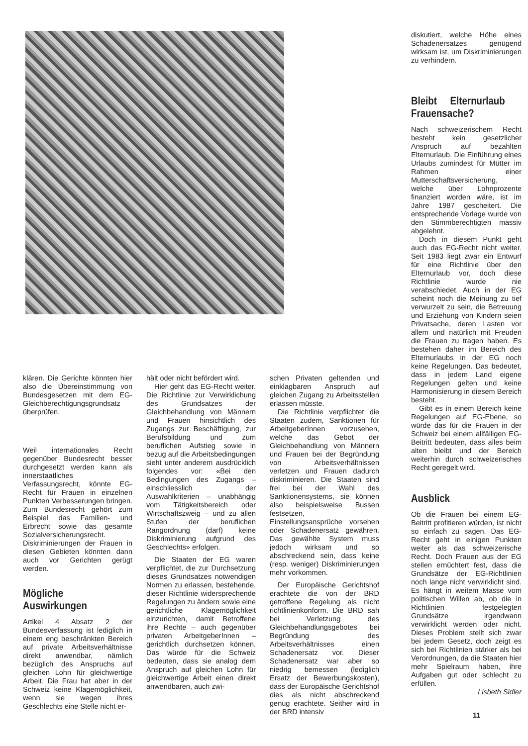klären. Die Gerichte könnten hier also die Übereinstimmung von Bundesgesetzen mit dem EG-Gleichberechtigungsgrundsatz überprüfen.
Weil internationales Recht gegenüber Bundesrecht besser durchgesetzt werden kann als innerstaatliches Verfassungsrecht, könnte EG-Recht für Frauen in einzelnen Punkten Verbesserungen bringen. Zum Bundesrecht gehört zum Beispiel das Familien- und Erbrecht sowie das gesamte Sozialversicherungsrecht. Diskriminierungen der Frauen in diesen Gebieten könnten dann auch vor Gerichten gerügt werden.
Mögliche Auswirkungen
Artikel 4 Absatz 2 der Bundesverfassung ist lediglich in einem eng beschränkten Bereich auf private Arbeitsverhältnisse direkt anwendbar, nämlich bezüglich des Anspruchs auf gleichen Lohn für gleichwertige Arbeit. Die Frau hat aber in der Schweiz keine Klagemöglichkeit, wenn sie wegen ihres Geschlechts eine Stelle nicht er-
hält oder nicht befördert wird.
Hier geht das EG-Recht weiter. Die Richtlinie zur Verwirklichung des Grundsatzes der Gleichbehandlung von Männern und Frauen hinsichtlich des Zugangs zur Beschäftigung, zur Berufsbildung und zum beruflichen Aufstieg sowie in bezug auf die Arbeitsbedingungen sieht unter anderem ausdrücklich folgendes vor: «Bei den Bedingungen des Zugangs – einschliesslich der Auswahlkriterien – unabhängig vom Tätigkeitsbereich oder Wirtschaftszweig – und zu allen Stufen der beruflichen Rangordnung (darf) keine Diskriminierung aufgrund des Geschlechts» erfolgen.
Die Staaten der EG waren verpflichtet, die zur Durchsetzung dieses Grundsatzes notwendigen Normen zu erlassen, bestehende, dieser Richtlinie widersprechende Regelungen zu ändern sowie eine gerichtliche Klagemöglichkeit einzurichten, damit Betroffene ihre Rechte – auch gegenüber privaten ArbeitgeberInnen – gerichtlich durchsetzen können. Das würde für die Schweiz bedeuten, dass sie analog dem Anspruch auf gleichen Lohn für gleichwertige Arbeit einen direkt anwendbaren, auch zwi-
schen Privaten geltenden und einklagbaren Anspruch auf gleichen Zugang zu Arbeitsstellen erlassen müsste.
Die Richtlinie verpflichtet die Staaten zudem, Sanktionen für ArbeitgeberInnen vorzusehen, welche das Gebot der Gleichbehandlung von Männern und Frauen bei der Begründung von Arbeitsverhältnissen verletzen und Frauen dadurch diskriminieren. Die Staaten sind frei bei der Wahl des Sanktionensystems, sie können also beispielsweise Bussen festsetzen, Einstellungsansprüche vorsehen oder Schadenersatz gewähren. Das gewählte System muss jedoch wirksam und so abschreckend sein, dass keine (resp. weniger) Diskriminierungen mehr vorkommen.
Der Europäische Gerichtshof erachtete die von der BRD getroffene Regelung als nicht richtlinienkonform. Die BRD sah bei Verletzung des Gleichbehandlungsgebotes bei Begründung des Arbeitsverhältnisses einen Schadenersatz vor. Dieser Schadenersatz war aber so niedrig bemessen (lediglich Ersatz der Bewerbungskosten), dass der Europäische Gerichtshof dies als nicht abschreckend genug erachtete. Seither wird in der BRD intensiv
diskutiert, welche Höhe eines Schadenersatzes genügend wirksam ist, um Diskriminierungen zu verhindern.
Bleibt Elternurlaub Frauensache?
Nach schweizerischem Recht besteht kein gesetzlicher Anspruch auf bezahlten Elternurlaub. Die Einführung eines Urlaubs zumindest für Mütter im Rahmen einer Mutterschaftsversicherung, welche über Lohnprozente finanziert worden wäre, ist im Jahre 1987 gescheitert. Die entsprechende Vorlage wurde von den Stimmberechtigten massiv abgelehnt.
Doch in diesem Punkt geht auch das EG-Recht nicht weiter. Seit 1983 liegt zwar ein Entwurf für eine Richtlinie über den Elternurlaub vor, doch diese Richtlinie wurde nie verabschiedet. Auch in der EG scheint noch die Meinung zu tief verwurzelt zu sein, die Betreuung und Erziehung von Kindern seien Privatsache, deren Lasten vor allem und natürlich mit Freuden die Frauen zu tragen haben. Es bestehen daher im Bereich des Elternurlaubs in der EG noch keine Regelungen. Das bedeutet, dass in jedem Land eigene Regelungen gelten und keine Harmonisierung in diesem Bereich besteht.
Gibt es in einem Bereich keine Regelungen auf EG-Ebene, so würde das für die Frauen in der Schweiz bei einem allfälligen EG-Beitritt bedeuten, dass alles beim alten bleibt und der Bereich weiterhin durch schweizerisches Recht geregelt wird.
Ausblick
Ob die Frauen bei einem EG-Beitritt profitieren würden, ist nicht so einfach zu sagen. Das EG-Recht geht in einigen Punkten weiter als das schweizerische Recht. Doch Frauen aus der EG stellen ernüchtert fest, dass die Grundsätze der EG-Richtlinien noch lange nicht verwirklicht sind. Es hängt in weitem Masse vom politischen Willen ab, ob die in Richtlinien festgelegten Grundsätze irgendwann verwirklicht werden oder nicht. Dieses Problem stellt sich zwar bei jedem Gesetz, doch zeigt es sich bei Richtlinien stärker als bei Verordnungen, da die Staaten hier mehr Spielraum haben, ihre Aufgaben gut oder schlecht zu erfüllen.
Lisbeth Sidler
11